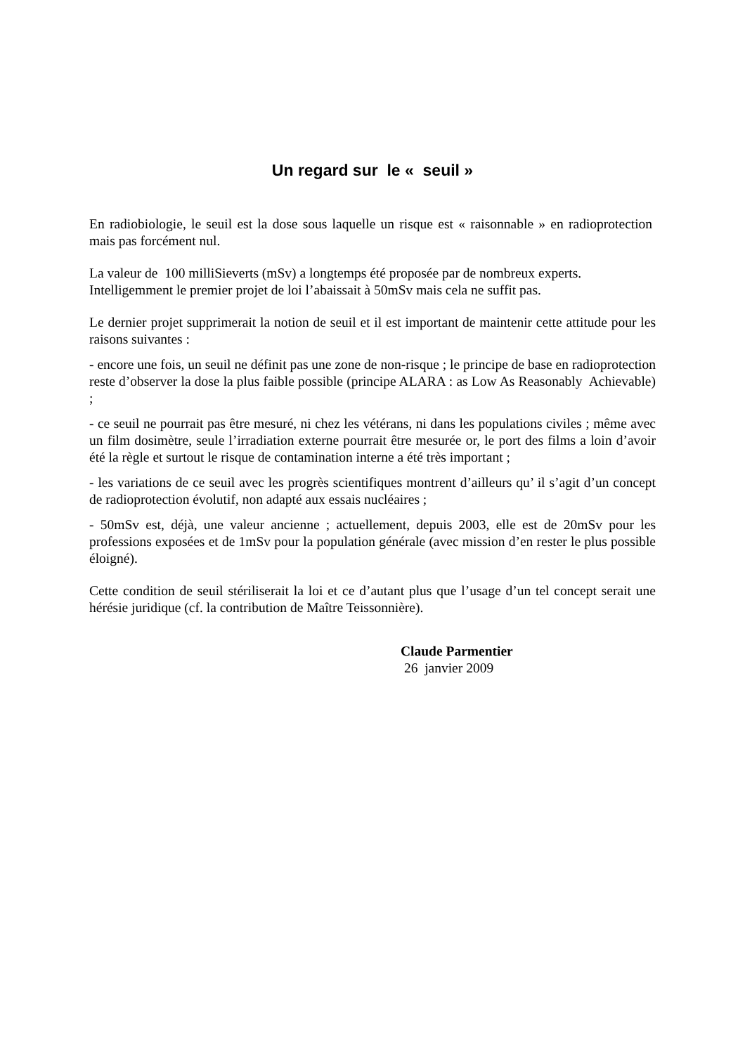Un regard sur le « seuil »
En radiobiologie, le seuil est la dose sous laquelle un risque est « raisonnable » en radioprotection mais pas forcément nul.
La valeur de 100 milliSieverts (mSv) a longtemps été proposée par de nombreux experts.
Intelligemment le premier projet de loi l’abaissait à 50mSv mais cela ne suffit pas.
Le dernier projet supprimerait la notion de seuil et il est important de maintenir cette attitude pour les raisons suivantes :
- encore une fois, un seuil ne définit pas une zone de non-risque ; le principe de base en radioprotection reste d’observer la dose la plus faible possible (principe ALARA : as Low As Reasonably Achievable) ;
- ce seuil ne pourrait pas être mesuré, ni chez les vétérans, ni dans les populations civiles ; même avec un film dosimètre, seule l’irradiation externe pourrait être mesurée or, le port des films a loin d’avoir été la règle et surtout le risque de contamination interne a été très important ;
- les variations de ce seuil avec les progrès scientifiques montrent d’ailleurs qu’ il s’agit d’un concept de radioprotection évolutif, non adapté aux essais nucléaires ;
- 50mSv est, déjà, une valeur ancienne ; actuellement, depuis 2003, elle est de 20mSv pour les professions exposées et de 1mSv pour la population générale (avec mission d’en rester le plus possible éloigné).
Cette condition de seuil stériliserait la loi et ce d’autant plus que l’usage d’un tel concept serait une hérésie juridique (cf. la contribution de Maître Teissonnière).
Claude Parmentier
26 janvier 2009